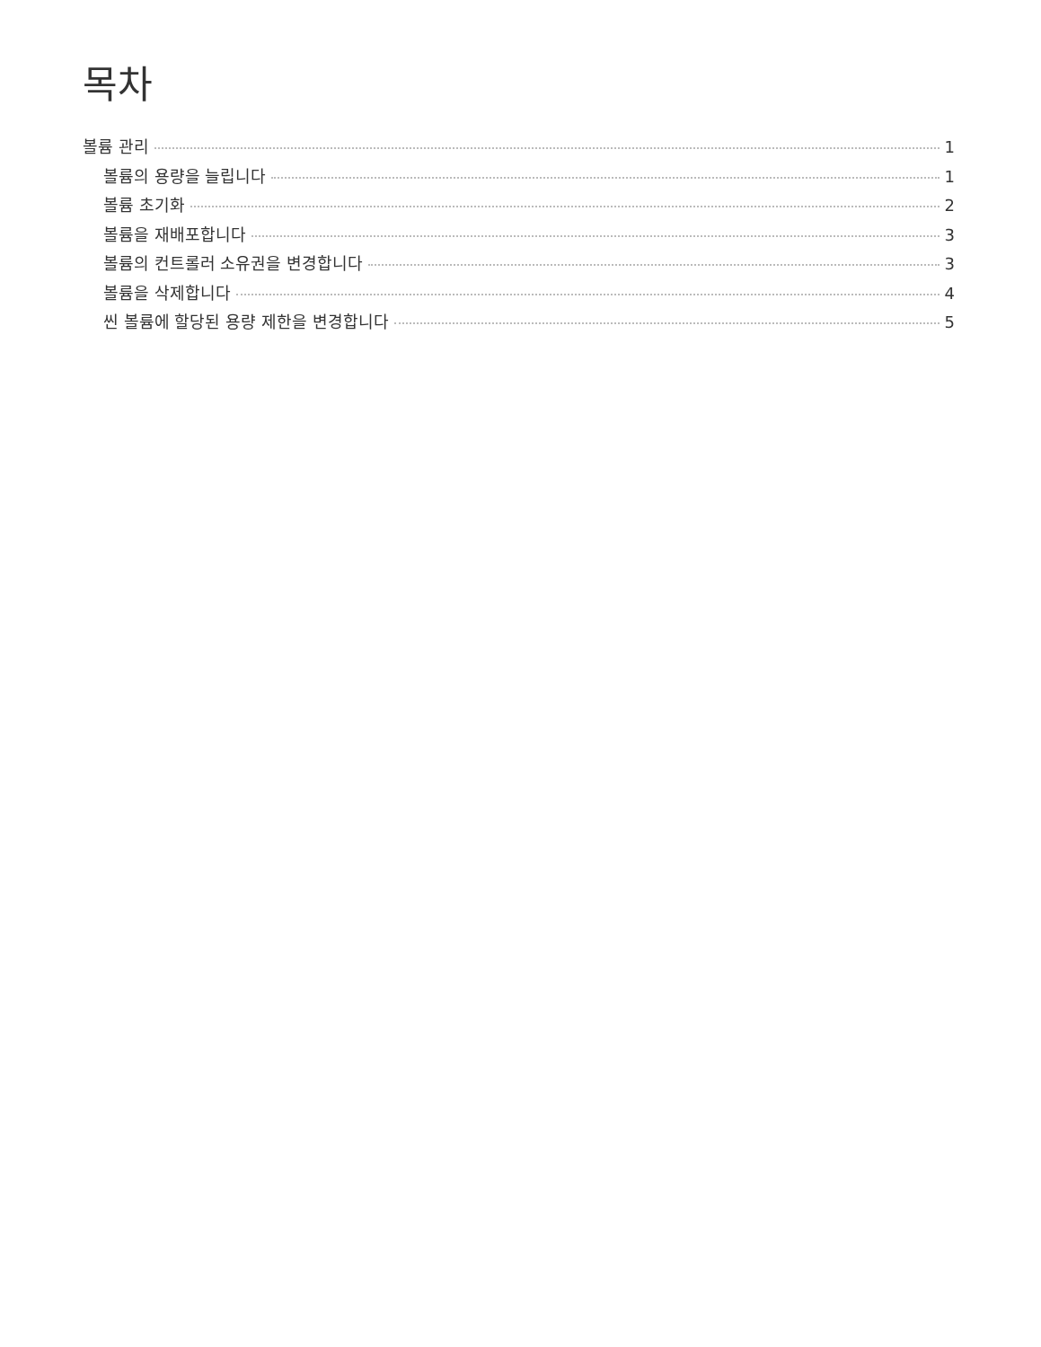목차
볼륨 관리 1
볼륨의 용량을 늘립니다 1
볼륨 초기화 2
볼륨을 재배포합니다 3
볼륨의 컨트롤러 소유권을 변경합니다 3
볼륨을 삭제합니다 4
씬 볼륨에 할당된 용량 제한을 변경합니다 5